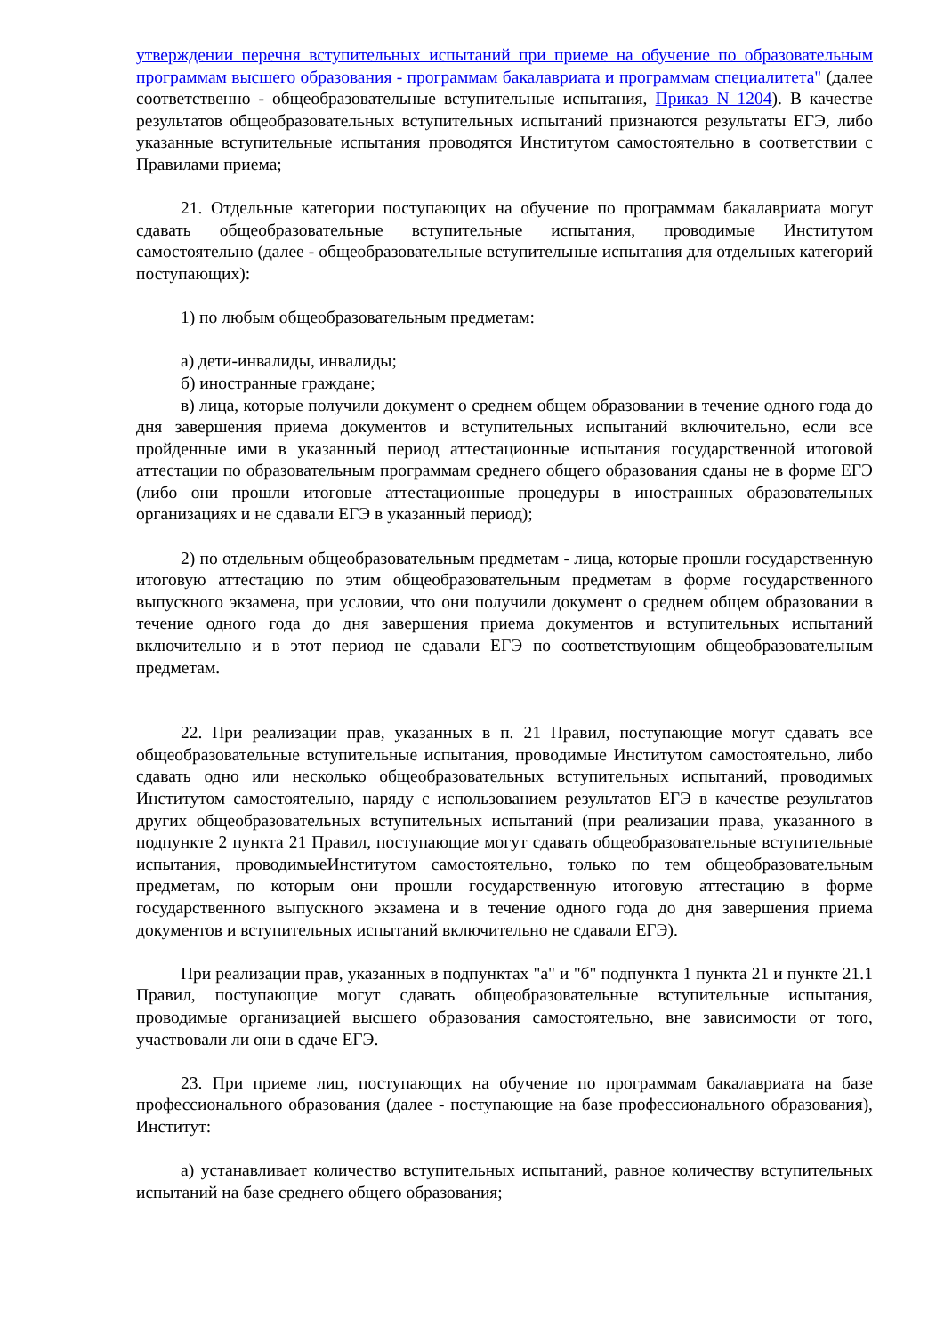утверждении перечня вступительных испытаний при приеме на обучение по образовательным программам высшего образования - программам бакалавриата и программам специалитета" (далее соответственно - общеобразовательные вступительные испытания, Приказ N 1204). В качестве результатов общеобразовательных вступительных испытаний признаются результаты ЕГЭ, либо указанные вступительные испытания проводятся Институтом самостоятельно в соответствии с Правилами приема;
21. Отдельные категории поступающих на обучение по программам бакалавриата могут сдавать общеобразовательные вступительные испытания, проводимые Институтом самостоятельно (далее - общеобразовательные вступительные испытания для отдельных категорий поступающих):
1) по любым общеобразовательным предметам:
а) дети-инвалиды, инвалиды;
б) иностранные граждане;
в) лица, которые получили документ о среднем общем образовании в течение одного года до дня завершения приема документов и вступительных испытаний включительно, если все пройденные ими в указанный период аттестационные испытания государственной итоговой аттестации по образовательным программам среднего общего образования сданы не в форме ЕГЭ (либо они прошли итоговые аттестационные процедуры в иностранных образовательных организациях и не сдавали ЕГЭ в указанный период);
2) по отдельным общеобразовательным предметам - лица, которые прошли государственную итоговую аттестацию по этим общеобразовательным предметам в форме государственного выпускного экзамена, при условии, что они получили документ о среднем общем образовании в течение одного года до дня завершения приема документов и вступительных испытаний включительно и в этот период не сдавали ЕГЭ по соответствующим общеобразовательным предметам.
22. При реализации прав, указанных в п. 21 Правил, поступающие могут сдавать все общеобразовательные вступительные испытания, проводимые Институтом самостоятельно, либо сдавать одно или несколько общеобразовательных вступительных испытаний, проводимых Институтом самостоятельно, наряду с использованием результатов ЕГЭ в качестве результатов других общеобразовательных вступительных испытаний (при реализации права, указанного в подпункте 2 пункта 21 Правил, поступающие могут сдавать общеобразовательные вступительные испытания, проводимыеИнститутом самостоятельно, только по тем общеобразовательным предметам, по которым они прошли государственную итоговую аттестацию в форме государственного выпускного экзамена и в течение одного года до дня завершения приема документов и вступительных испытаний включительно не сдавали ЕГЭ).
При реализации прав, указанных в подпунктах "а" и "б" подпункта 1 пункта 21 и пункте 21.1 Правил, поступающие могут сдавать общеобразовательные вступительные испытания, проводимые организацией высшего образования самостоятельно, вне зависимости от того, участвовали ли они в сдаче ЕГЭ.
23. При приеме лиц, поступающих на обучение по программам бакалавриата на базе профессионального образования (далее - поступающие на базе профессионального образования), Институт:
а) устанавливает количество вступительных испытаний, равное количеству вступительных испытаний на базе среднего общего образования;